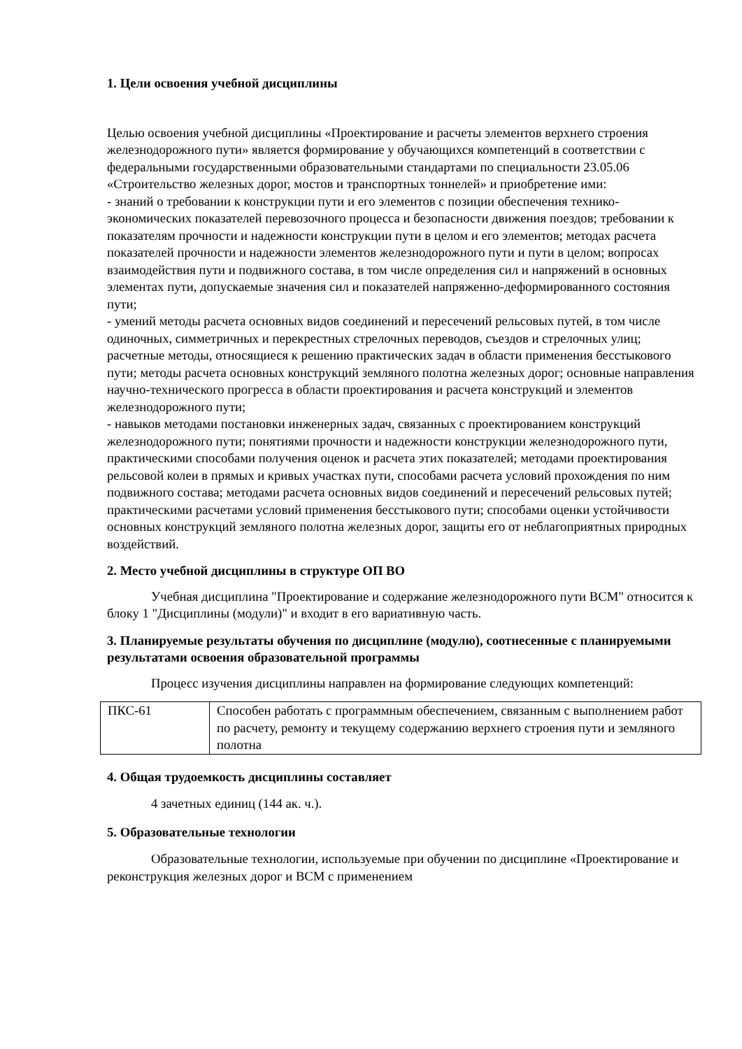1. Цели освоения учебной дисциплины
Целью освоения учебной дисциплины «Проектирование и расчеты элементов верхнего строения железнодорожного пути» является формирование у обучающихся компетенций в соответствии с федеральными государственными образовательными стандартами по специальности 23.05.06 «Строительство железных дорог, мостов и транспортных тоннелей» и приобретение ими:
- знаний о требовании к конструкции пути и его элементов с позиции обеспечения технико-экономических показателей перевозочного процесса и безопасности движения поездов; требовании к показателям прочности и надежности конструкции пути в целом и его элементов; методах расчета показателей прочности и надежности элементов железнодорожного пути и пути в целом; вопросах взаимодействия пути и подвижного состава, в том числе определения сил и напряжений в основных элементах пути, допускаемые значения сил и показателей напряженно-деформированного состояния пути;
- умений методы расчета основных видов соединений и пересечений рельсовых путей, в том числе одиночных, симметричных и перекрестных стрелочных переводов, съездов и стрелочных улиц; расчетные методы, относящиеся к решению практических задач в области применения бесстыкового пути; методы расчета основных конструкций земляного полотна железных дорог; основные направления научно-технического прогресса в области проектирования и расчета конструкций и элементов железнодорожного пути;
- навыков методами постановки инженерных задач, связанных с проектированием конструкций железнодорожного пути; понятиями прочности и надежности конструкции железнодорожного пути, практическими способами получения оценок и расчета этих показателей; методами проектирования рельсовой колеи в прямых и кривых участках пути, способами расчета условий прохождения по ним подвижного состава; методами расчета основных видов соединений и пересечений рельсовых путей; практическими расчетами условий применения бесстыкового пути; способами оценки устойчивости основных конструкций земляного полотна железных дорог, защиты его от неблагоприятных природных воздействий.
2. Место учебной дисциплины в структуре ОП ВО
Учебная дисциплина "Проектирование и содержание железнодорожного пути ВСМ" относится к блоку 1 "Дисциплины (модули)" и входит в его вариативную часть.
3. Планируемые результаты обучения по дисциплине (модулю), соотнесенные с планируемыми результатами освоения образовательной программы
Процесс изучения дисциплины направлен на формирование следующих компетенций:
| ПКС-61 | Способен работать с программным обеспечением, связанным с выполнением работ по расчету, ремонту и текущему содержанию верхнего строения пути и земляного полотна |
4. Общая трудоемкость дисциплины составляет
4 зачетных единиц (144 ак. ч.).
5. Образовательные технологии
Образовательные технологии, используемые при обучении по дисциплине «Проектирование и реконструкция железных дорог и ВСМ с применением